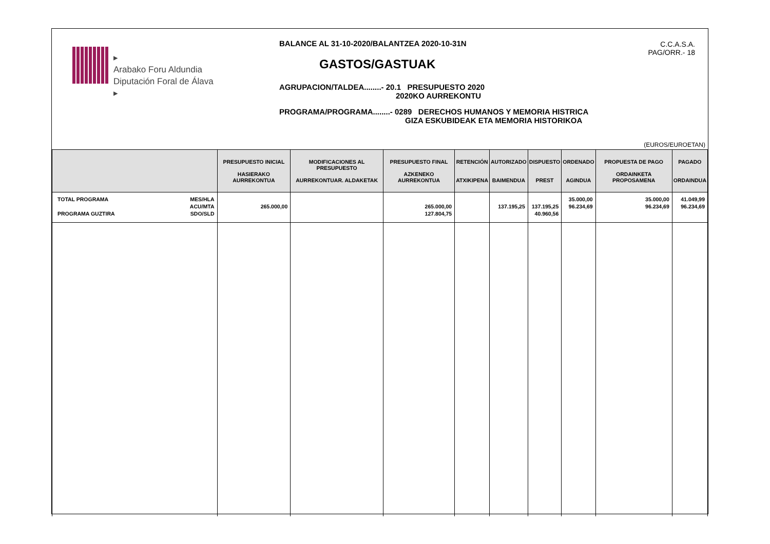▸
Arabako Foru Aldundia
Diputación Foral de Álava
▸
BALANCE AL 31-10-2020/BALANTZEA 2020-10-31N
GASTOS/GASTUAK
AGRUPACION/TALDEA........- 20.1 PRESUPUESTO 2020
2020KO AURREKONTU
PROGRAMA/PROGRAMA........- 0289 DERECHOS HUMANOS Y MEMORIA HISTRICA
GIZA ESKUBIDEAK ETA MEMORIA HISTORIKOA
C.C.A.S.A.
PAG/ORR.- 18
(EUROS/EUROETAN)
| | | PRESUPUESTO INICIAL HASIERAKO AURREKONTUA | MODIFICACIONES AL PRESUPUESTO AURREKONTUAR. ALDAKETAK | PRESUPUESTO FINAL AZKENEKO AURREKONTUA | RETENCIÓN ATXIKIPENA | AUTORIZADO BAIMENDUA | DISPUESTO PREST | ORDENADO AGINDUA | PROPUESTA DE PAGO ORDAINKETA PROPOSAMENA | PAGADO ORDAINDUA |
| --- | --- | --- | --- | --- | --- | --- | --- | --- | --- | --- |
| TOTAL PROGRAMA PROGRAMA GUZTIRA | MES/HLA ACU/MTA SDO/SLD | 265.000,00 | | 265.000,00 127.804,75 | | 137.195,25 | 137.195,25 40.960,56 | 35.000,00 96.234,69 | 35.000,00 96.234,69 | 41.049,99 96.234,69 |